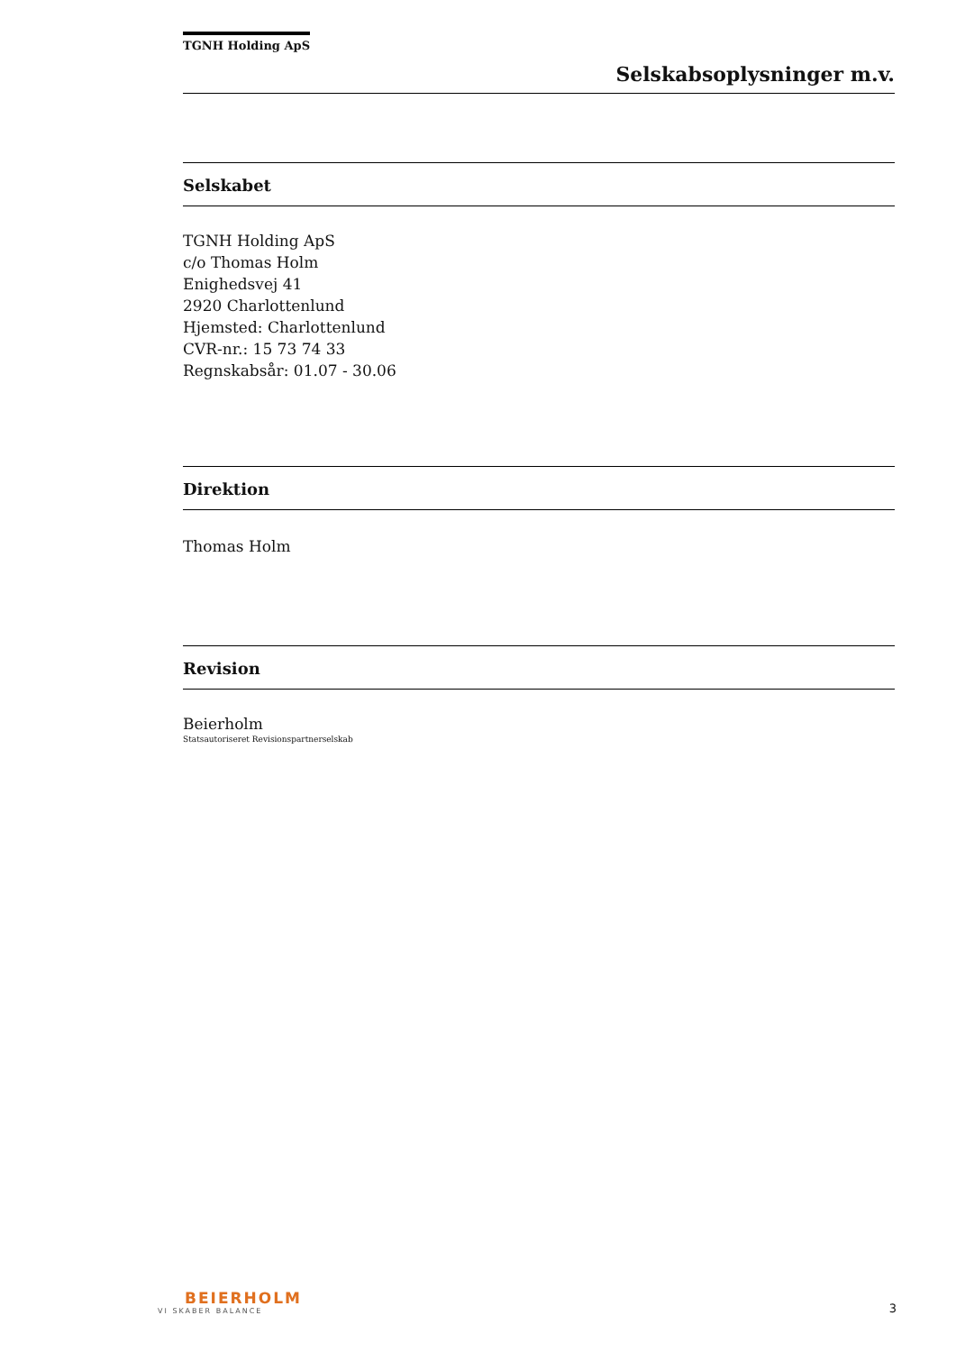TGNH Holding ApS
Selskabsoplysninger m.v.
Selskabet
TGNH Holding ApS
c/o Thomas Holm
Enighedsvej 41
2920 Charlottenlund
Hjemsted: Charlottenlund
CVR-nr.: 15 73 74 33
Regnskabsår: 01.07 - 30.06
Direktion
Thomas Holm
Revision
Beierholm
Statsautoriseret Revisionspartnerselskab
BEIERHOLM
VI SKABER BALANCE
3